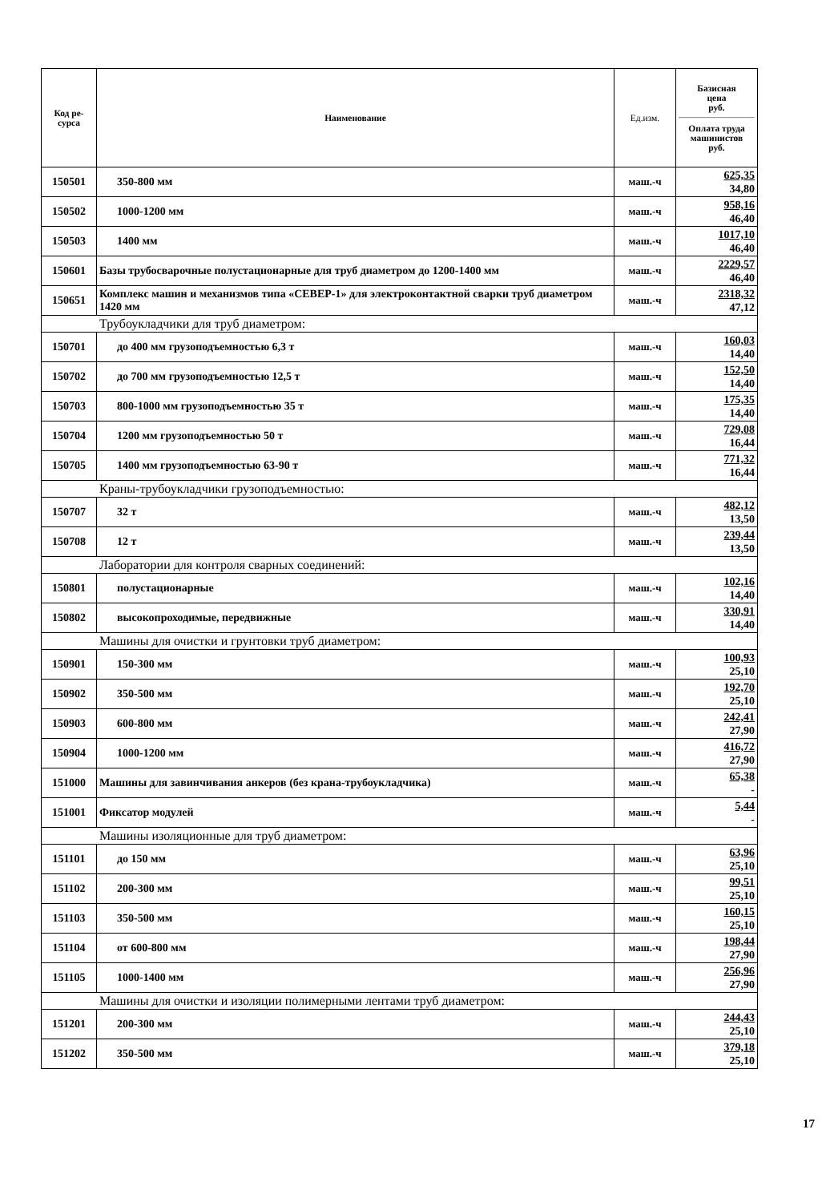| Код ре- сурса | Наименование | Ед.изм. | Базисная цена руб. Оплата труда машинистов руб. |
| --- | --- | --- | --- |
| 150501 | 350-800 мм | маш.-ч | 625,35 34,80 |
| 150502 | 1000-1200 мм | маш.-ч | 958,16 46,40 |
| 150503 | 1400 мм | маш.-ч | 1017,10 46,40 |
| 150601 | Базы трубосварочные полустационарные для труб диаметром до 1200-1400 мм | маш.-ч | 2229,57 46,40 |
| 150651 | Комплекс машин и механизмов типа «СЕВЕР-1» для электроконтактной сварки труб диаметром 1420 мм | маш.-ч | 2318,32 47,12 |
| Трубоукладчики для труб диаметром: | | | |
| 150701 | до 400 мм грузоподъемностью 6,3 т | маш.-ч | 160,03 14,40 |
| 150702 | до 700 мм грузоподъемностью 12,5 т | маш.-ч | 152,50 14,40 |
| 150703 | 800-1000 мм грузоподъемностью 35 т | маш.-ч | 175,35 14,40 |
| 150704 | 1200 мм грузоподъемностью 50 т | маш.-ч | 729,08 16,44 |
| 150705 | 1400 мм грузоподъемностью 63-90 т | маш.-ч | 771,32 16,44 |
| Краны-трубоукладчики грузоподъемностью: | | | |
| 150707 | 32 т | маш.-ч | 482,12 13,50 |
| 150708 | 12 т | маш.-ч | 239,44 13,50 |
| Лаборатории для контроля сварных соединений: | | | |
| 150801 | полустационарные | маш.-ч | 102,16 14,40 |
| 150802 | высокопроходимые, передвижные | маш.-ч | 330,91 14,40 |
| Машины для очистки и грунтовки труб диаметром: | | | |
| 150901 | 150-300 мм | маш.-ч | 100,93 25,10 |
| 150902 | 350-500 мм | маш.-ч | 192,70 25,10 |
| 150903 | 600-800 мм | маш.-ч | 242,41 27,90 |
| 150904 | 1000-1200 мм | маш.-ч | 416,72 27,90 |
| 151000 | Машины для завинчивания анкеров (без крана-трубоукладчика) | маш.-ч | 65,38 - |
| 151001 | Фиксатор модулей | маш.-ч | 5,44 - |
| Машины изоляционные для труб диаметром: | | | |
| 151101 | до 150 мм | маш.-ч | 63,96 25,10 |
| 151102 | 200-300 мм | маш.-ч | 99,51 25,10 |
| 151103 | 350-500 мм | маш.-ч | 160,15 25,10 |
| 151104 | от 600-800 мм | маш.-ч | 198,44 27,90 |
| 151105 | 1000-1400 мм | маш.-ч | 256,96 27,90 |
| Машины для очистки и изоляции полимерными лентами труб диаметром: | | | |
| 151201 | 200-300 мм | маш.-ч | 244,43 25,10 |
| 151202 | 350-500 мм | маш.-ч | 379,18 25,10 |
17